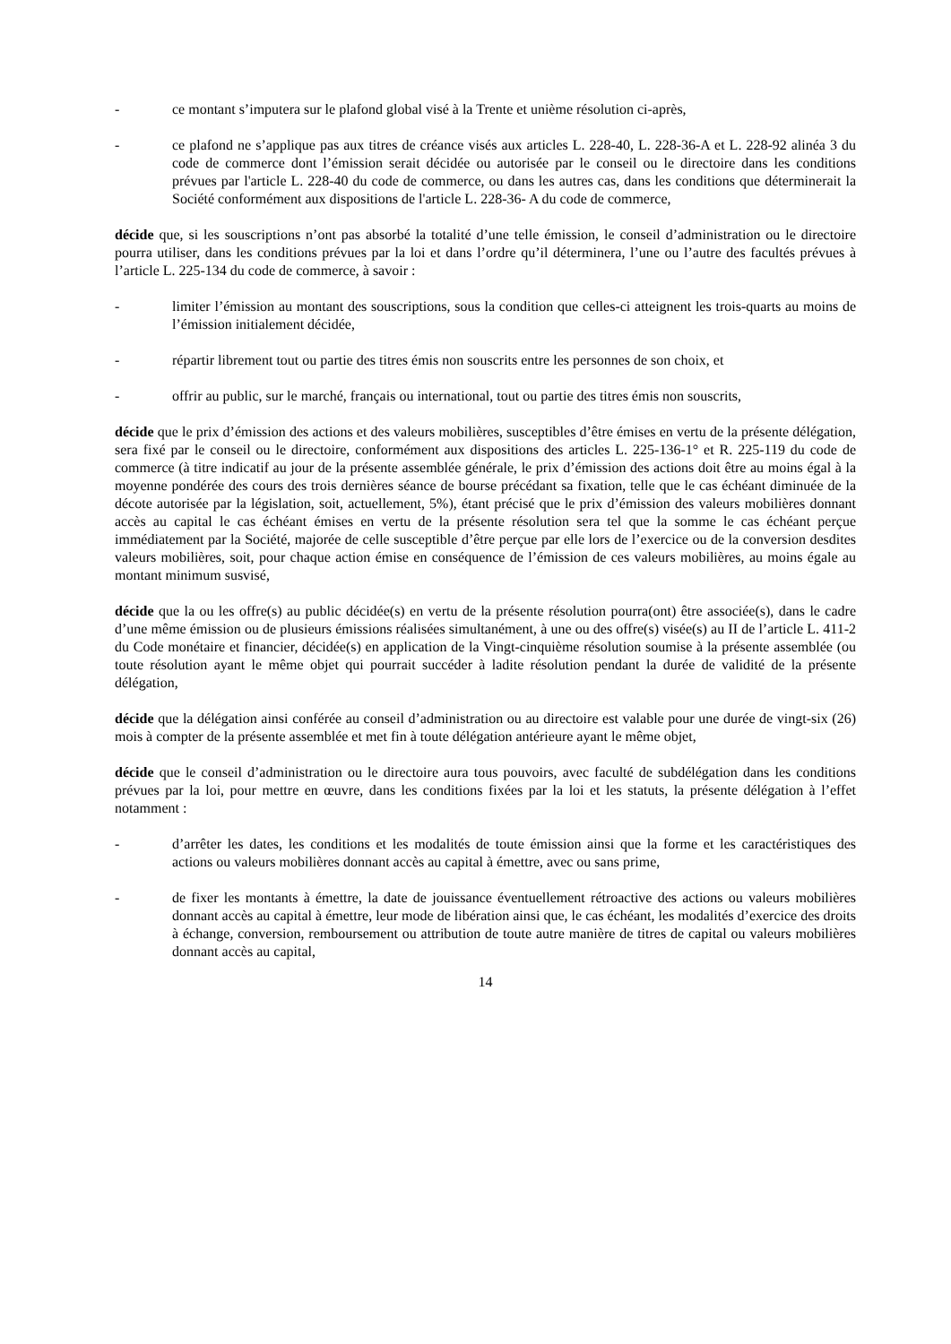- ce montant s’imputera sur le plafond global visé à la Trente et unième résolution ci-après,
- ce plafond ne s’applique pas aux titres de créance visés aux articles L. 228-40, L. 228-36-A et L. 228-92 alinéa 3 du code de commerce dont l’émission serait décidée ou autorisée par le conseil ou le directoire dans les conditions prévues par l'article L. 228-40 du code de commerce, ou dans les autres cas, dans les conditions que déterminerait la Société conformément aux dispositions de l'article L. 228-36- A du code de commerce,
décide que, si les souscriptions n’ont pas absorbé la totalité d’une telle émission, le conseil d’administration ou le directoire pourra utiliser, dans les conditions prévues par la loi et dans l’ordre qu’il déterminera, l’une ou l’autre des facultés prévues à l’article L. 225-134 du code de commerce, à savoir :
- limiter l’émission au montant des souscriptions, sous la condition que celles-ci atteignent les trois-quarts au moins de l’émission initialement décidée,
- répartir librement tout ou partie des titres émis non souscrits entre les personnes de son choix, et
- offrir au public, sur le marché, français ou international, tout ou partie des titres émis non souscrits,
décide que le prix d’émission des actions et des valeurs mobilières, susceptibles d’être émises en vertu de la présente délégation, sera fixé par le conseil ou le directoire, conformément aux dispositions des articles L. 225-136-1° et R. 225-119 du code de commerce (à titre indicatif au jour de la présente assemblée générale, le prix d’émission des actions doit être au moins égal à la moyenne pondérée des cours des trois dernières séance de bourse précédant sa fixation, telle que le cas échéant diminuée de la décote autorisée par la législation, soit, actuellement, 5%), étant précisé que le prix d’émission des valeurs mobilières donnant accès au capital le cas échéant émises en vertu de la présente résolution sera tel que la somme le cas échéant perçue immédiatement par la Société, majorée de celle susceptible d’être perçue par elle lors de l’exercice ou de la conversion desdites valeurs mobilières, soit, pour chaque action émise en conséquence de l’émission de ces valeurs mobilières, au moins égale au montant minimum susvisé,
décide que la ou les offre(s) au public décidée(s) en vertu de la présente résolution pourra(ont) être associée(s), dans le cadre d’une même émission ou de plusieurs émissions réalisées simultanément, à une ou des offre(s) visée(s) au II de l’article L. 411-2 du Code monétaire et financier, décidée(s) en application de la Vingt-cinquième résolution soumise à la présente assemblée (ou toute résolution ayant le même objet qui pourrait succéder à ladite résolution pendant la durée de validité de la présente délégation,
décide que la délégation ainsi conférée au conseil d’administration ou au directoire est valable pour une durée de vingt-six (26) mois à compter de la présente assemblée et met fin à toute délégation antérieure ayant le même objet,
décide que le conseil d’administration ou le directoire aura tous pouvoirs, avec faculté de subdélégation dans les conditions prévues par la loi, pour mettre en œuvre, dans les conditions fixées par la loi et les statuts, la présente délégation à l’effet notamment :
- d’arrêter les dates, les conditions et les modalités de toute émission ainsi que la forme et les caractéristiques des actions ou valeurs mobilières donnant accès au capital à émettre, avec ou sans prime,
- de fixer les montants à émettre, la date de jouissance éventuellement rétroactive des actions ou valeurs mobilières donnant accès au capital à émettre, leur mode de libération ainsi que, le cas échéant, les modalités d’exercice des droits à échange, conversion, remboursement ou attribution de toute autre manière de titres de capital ou valeurs mobilières donnant accès au capital,
14